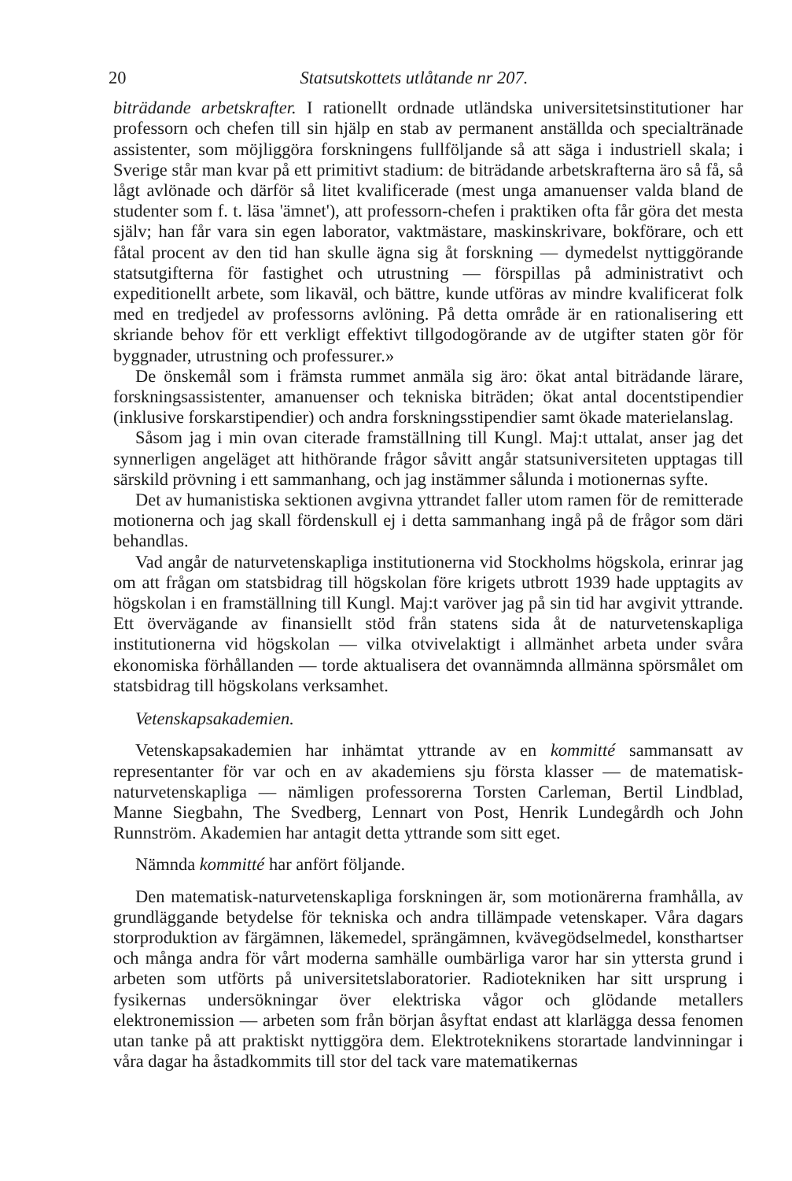20 Statsutskottets utlåtande nr 207.
biträdande arbetskrafter. I rationellt ordnade utländska universitetsinstitutioner har professorn och chefen till sin hjälp en stab av permanent anställda och specialtränade assistenter, som möjliggöra forskningens fullföljande så att säga i industriell skala; i Sverige står man kvar på ett primitivt stadium: de biträdande arbetskrafterna äro så få, så lågt avlönade och därför så litet kvalificerade (mest unga amanuenser valda bland de studenter som f. t. läsa 'ämnet'), att professorn-chefen i praktiken ofta får göra det mesta själv; han får vara sin egen laborator, vaktmästare, maskinskrivare, bokförare, och ett fåtal procent av den tid han skulle ägna sig åt forskning — dymedelst nyttiggörande statsutgifterna för fastighet och utrustning — förspillas på administrativt och expeditionellt arbete, som likaväl, och bättre, kunde utföras av mindre kvalificerat folk med en tredjedel av professorns avlöning. På detta område är en rationalisering ett skriande behov för ett verkligt effektivt tillgodogörande av de utgifter staten gör för byggnader, utrustning och professurer.»
De önskemål som i främsta rummet anmäla sig äro: ökat antal biträdande lärare, forskningsassistenter, amanuenser och tekniska biträden; ökat antal docentstipendier (inklusive forskarstipendier) och andra forskningsstipendier samt ökade materielanslag.
Såsom jag i min ovan citerade framställning till Kungl. Maj:t uttalat, anser jag det synnerligen angeläget att hithörande frågor såvitt angår statsuniversiteten upptagas till särskild prövning i ett sammanhang, och jag instämmer sålunda i motionernas syfte.
Det av humanistiska sektionen avgivna yttrandet faller utom ramen för de remitterade motionerna och jag skall fördenskull ej i detta sammanhang ingå på de frågor som däri behandlas.
Vad angår de naturvetenskapliga institutionerna vid Stockholms högskola, erinrar jag om att frågan om statsbidrag till högskolan före krigets utbrott 1939 hade upptagits av högskolan i en framställning till Kungl. Maj:t varöver jag på sin tid har avgivit yttrande. Ett övervägande av finansiellt stöd från statens sida åt de naturvetenskapliga institutionerna vid högskolan — vilka otvivelaktigt i allmänhet arbeta under svåra ekonomiska förhållanden — torde aktualisera det ovannämnda allmänna spörsmålet om statsbidrag till högskolans verksamhet.
Vetenskapsakademien.
Vetenskapsakademien har inhämtat yttrande av en kommitté sammansatt av representanter för var och en av akademiens sju första klasser — de matematisk-naturvetenskapliga — nämligen professorerna Torsten Carleman, Bertil Lindblad, Manne Siegbahn, The Svedberg, Lennart von Post, Henrik Lundegårdh och John Runnström. Akademien har antagit detta yttrande som sitt eget.
Nämnda kommitté har anfört följande.
Den matematisk-naturvetenskapliga forskningen är, som motionärerna framhålla, av grundläggande betydelse för tekniska och andra tillämpade vetenskaper. Våra dagars storproduktion av färgämnen, läkemedel, sprängämnen, kvävegödselmedel, konsthartser och många andra för vårt moderna samhälle oumbärliga varor har sin yttersta grund i arbeten som utförts på universitetslaboratorier. Radiotekniken har sitt ursprung i fysikernas undersökningar över elektriska vågor och glödande metallers elektronemission — arbeten som från början åsyftat endast att klarlägga dessa fenomen utan tanke på att praktiskt nyttiggöra dem. Elektroteknikens storartade landvinningar i våra dagar ha åstadkommits till stor del tack vare matematikernas